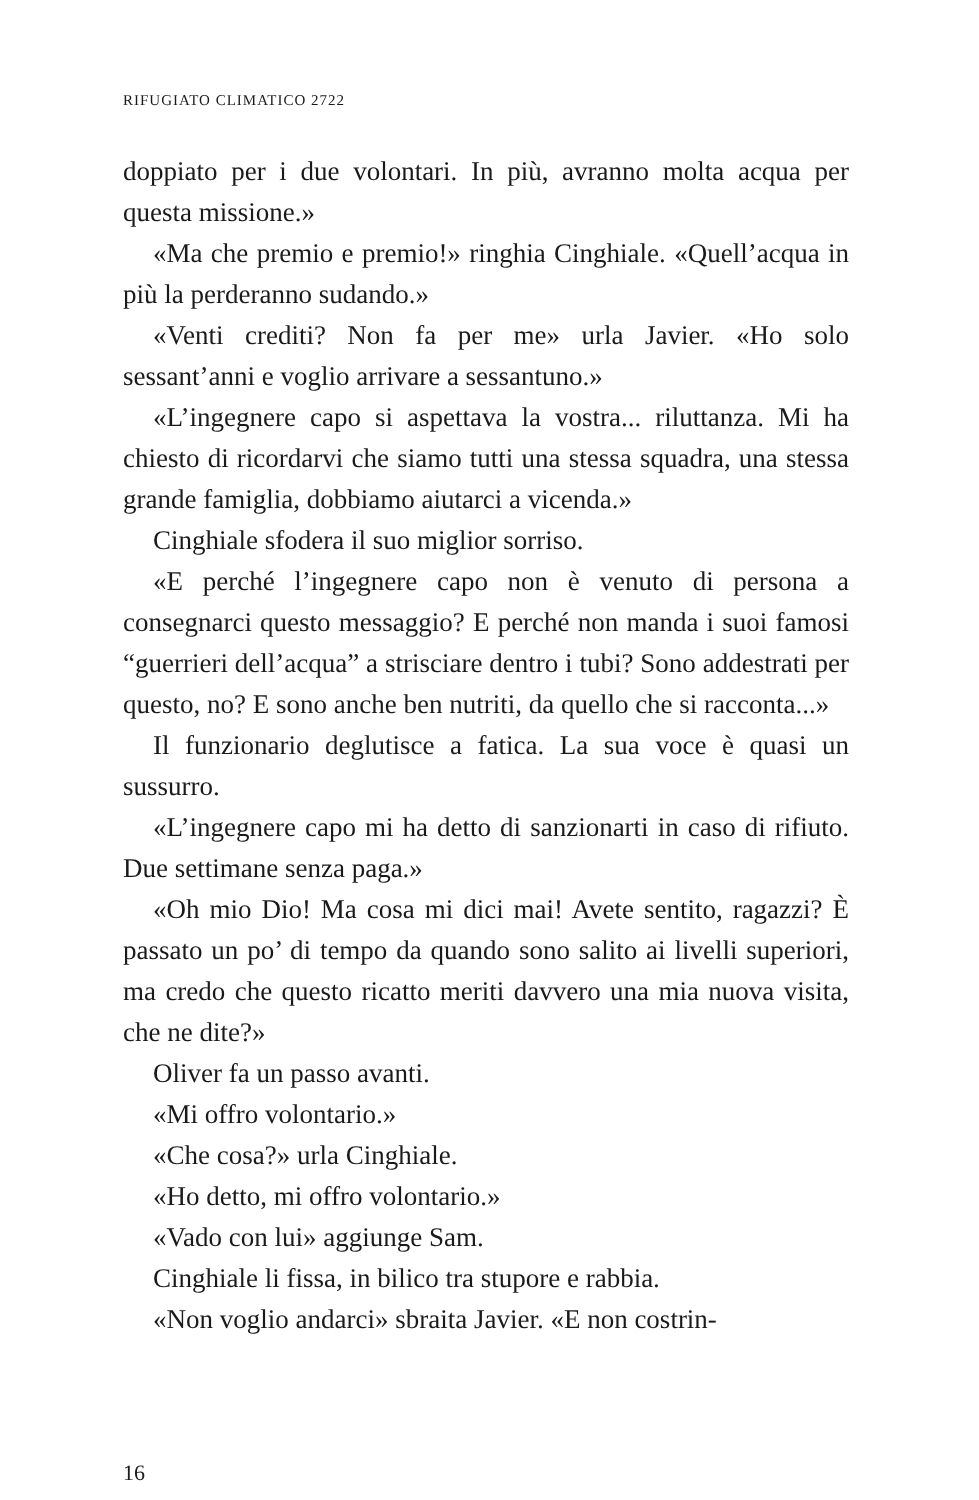RIFUGIATO CLIMATICO 2722
doppiato per i due volontari. In più, avranno molta acqua per questa missione.»
«Ma che premio e premio!» ringhia Cinghiale. «Quell’acqua in più la perderanno sudando.»
«Venti crediti? Non fa per me» urla Javier. «Ho solo sessant’anni e voglio arrivare a sessantuno.»
«L’ingegnere capo si aspettava la vostra... riluttanza. Mi ha chiesto di ricordarvi che siamo tutti una stessa squadra, una stessa grande famiglia, dobbiamo aiutarci a vicenda.»
Cinghiale sfodera il suo miglior sorriso.
«E perché l’ingegnere capo non è venuto di persona a consegnarci questo messaggio? E perché non manda i suoi famosi “guerrieri dell’acqua” a strisciare dentro i tubi? Sono addestrati per questo, no? E sono anche ben nutriti, da quello che si racconta...»
Il funzionario deglutisce a fatica. La sua voce è quasi un sussurro.
«L’ingegnere capo mi ha detto di sanzionarti in caso di rifiuto. Due settimane senza paga.»
«Oh mio Dio! Ma cosa mi dici mai! Avete sentito, ragazzi? È passato un po’ di tempo da quando sono salito ai livelli superiori, ma credo che questo ricatto meriti davvero una mia nuova visita, che ne dite?»
Oliver fa un passo avanti.
«Mi offro volontario.»
«Che cosa?» urla Cinghiale.
«Ho detto, mi offro volontario.»
«Vado con lui» aggiunge Sam.
Cinghiale li fissa, in bilico tra stupore e rabbia.
«Non voglio andarci» sbraita Javier. «E non costrin-
16